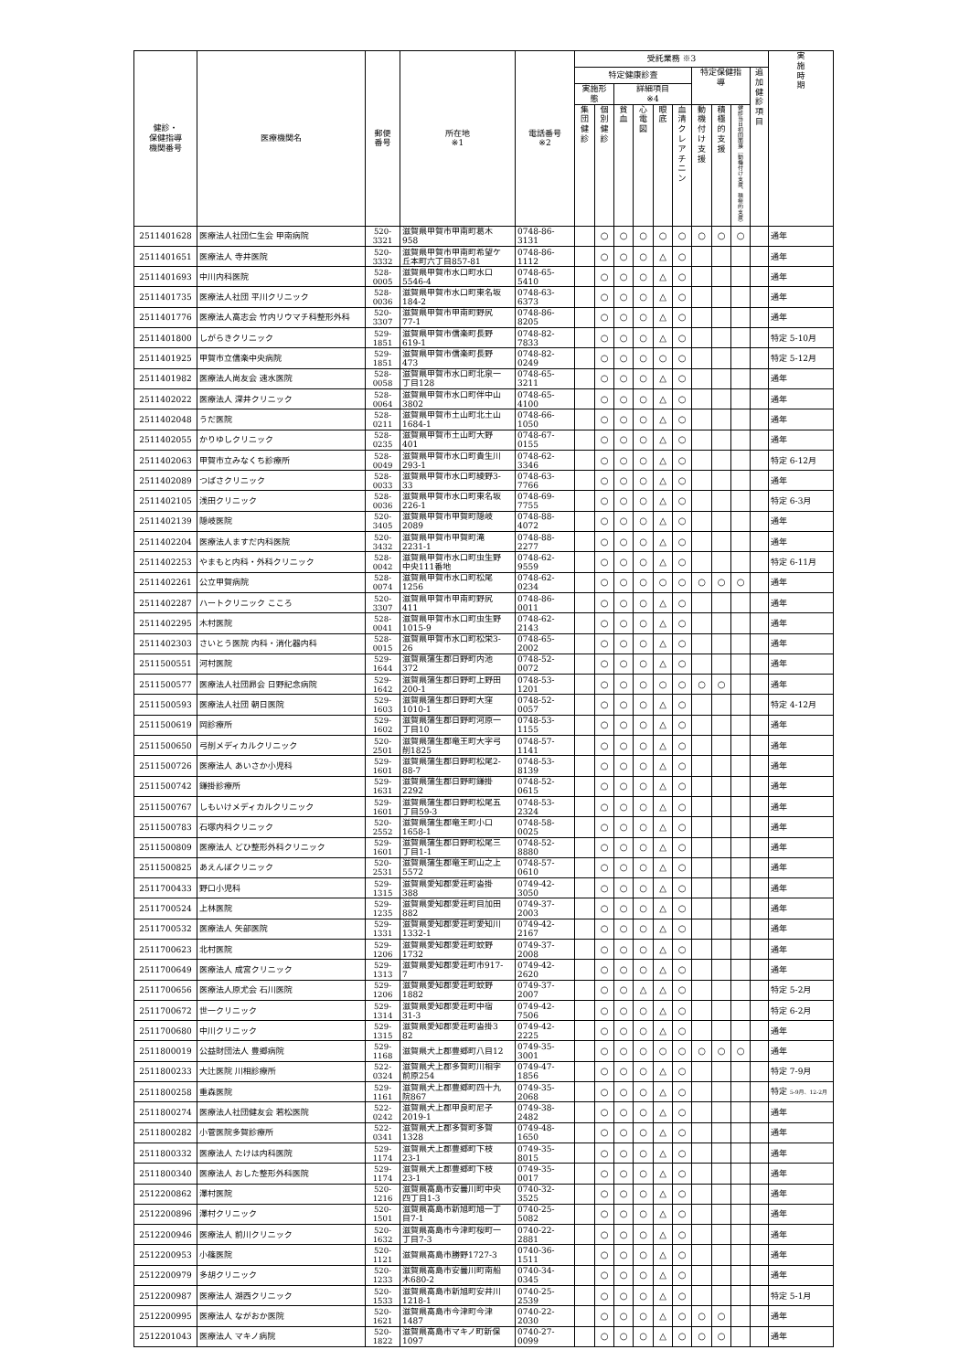| 健診・ 保健指導 機関番号 | 医療機関名 | 郵便 番号 | 所在地 ※1 | 電話番号 ※2 | 受託業務 ※3 | | | | | | | | | | 実 施 時 期 |
| --- | --- | --- | --- | --- | --- | --- | --- | --- | --- | --- | --- | --- | --- | --- | --- |
| | | | | | 特定健康診査 | | | | | | 特定保健指 導 | | | 追 加 健 診 項 目 | |
| | | | | | 実施形 態 | | 詳細項目 ※4 | | | | | | | | |
| | | | | | 集 団 健 診 | 個 別 健 診 | 貧 血 | 心 電 図 | 眼 底 | 血 清 ク レ ア チ ニ ン | 動 機 付 け 支 援 | 積 極 的 支 援 | 健診当日初回面接（動機付け支援、積極的支援） | | |
| 2511401628 | 医療法人社団仁生会 甲南病院 | 520- 3321 | 滋賀県甲賀市甲南町葛木 958 | 0748-86-3131 | | ○ | ○ | ○ | ○ | ○ | ○ | ○ | ○ | | 通年 |
| 2511401651 | 医療法人 寺井医院 | 520- 3332 | 滋賀県甲賀市甲南町希望ケ 丘本町六丁目857-81 | 0748-86-1112 | | ○ | ○ | ○ | △ | ○ | | | | | 通年 |
| 2511401693 | 中川内科医院 | 528- 0005 | 滋賀県甲賀市水口町水口 5546-4 | 0748-65-5410 | | ○ | ○ | ○ | △ | ○ | | | | | 通年 |
| 2511401735 | 医療法人社団 平川クリニック | 528- 0036 | 滋賀県甲賀市水口町東名坂 184-2 | 0748-63-6373 | | ○ | ○ | ○ | △ | ○ | | | | | 通年 |
| 2511401776 | 医療法人高志会 竹内リウマチ科整形外科 | 520- 3307 | 滋賀県甲賀市甲南町野尻 77-1 | 0748-86-8205 | | ○ | ○ | ○ | △ | ○ | | | | | 通年 |
| 2511401800 | しがらきクリニック | 529- 1851 | 滋賀県甲賀市信楽町長野 619-1 | 0748-82-7833 | | ○ | ○ | ○ | △ | ○ | | | | | 特定 5-10月 |
| 2511401925 | 甲賀市立信楽中央病院 | 529- 1851 | 滋賀県甲賀市信楽町長野 473 | 0748-82-0249 | | ○ | ○ | ○ | ○ | ○ | | | | | 特定 5-12月 |
| 2511401982 | 医療法人尚友会 速水医院 | 528- 0058 | 滋賀県甲賀市水口町北泉一 丁目128 | 0748-65-3211 | | ○ | ○ | ○ | △ | ○ | | | | | 通年 |
| 2511402022 | 医療法人 深井クリニック | 528- 0064 | 滋賀県甲賀市水口町伴中山 3802 | 0748-65-4100 | | ○ | ○ | ○ | △ | ○ | | | | | 通年 |
| 2511402048 | うだ医院 | 528- 0211 | 滋賀県甲賀市土山町北土山 1684-1 | 0748-66-1050 | | ○ | ○ | ○ | △ | ○ | | | | | 通年 |
| 2511402055 | かりゆしクリニック | 528- 0235 | 滋賀県甲賀市土山町大野 401 | 0748-67-0155 | | ○ | ○ | ○ | △ | ○ | | | | | 通年 |
| 2511402063 | 甲賀市立みなくち診療所 | 528- 0049 | 滋賀県甲賀市水口町貴生川 293-1 | 0748-62-3346 | | ○ | ○ | ○ | △ | ○ | | | | | 特定 6-12月 |
| 2511402089 | つばさクリニック | 528- 0033 | 滋賀県甲賀市水口町綾野3- 33 | 0748-63-7766 | | ○ | ○ | ○ | △ | ○ | | | | | 通年 |
| 2511402105 | 浅田クリニック | 528- 0036 | 滋賀県甲賀市水口町東名坂 226-1 | 0748-69-7755 | | ○ | ○ | ○ | △ | ○ | | | | | 特定 6-3月 |
| 2511402139 | 隠岐医院 | 520- 3405 | 滋賀県甲賀市甲賀町隠岐 2089 | 0748-88-4072 | | ○ | ○ | ○ | △ | ○ | | | | | 通年 |
| 2511402204 | 医療法人ますだ内科医院 | 520- 3432 | 滋賀県甲賀市甲賀町滝 2231-1 | 0748-88-2277 | | ○ | ○ | ○ | △ | ○ | | | | | 通年 |
| 2511402253 | やまもと内科・外科クリニック | 528- 0042 | 滋賀県甲賀市水口町虫生野 中央111番地 | 0748-62-9559 | | ○ | ○ | ○ | △ | ○ | | | | | 特定 6-11月 |
| 2511402261 | 公立甲賀病院 | 528- 0074 | 滋賀県甲賀市水口町松尾 1256 | 0748-62-0234 | | ○ | ○ | ○ | ○ | ○ | ○ | ○ | ○ | | 通年 |
| 2511402287 | ハートクリニック こころ | 520- 3307 | 滋賀県甲賀市甲南町野尻 411 | 0748-86-0011 | | ○ | ○ | ○ | △ | ○ | | | | | 通年 |
| 2511402295 | 木村医院 | 528- 0041 | 滋賀県甲賀市水口町虫生野 1015-9 | 0748-62-2143 | | ○ | ○ | ○ | △ | ○ | | | | | 通年 |
| 2511402303 | さいとう医院 内科・消化器内科 | 528- 0015 | 滋賀県甲賀市水口町松栄3- 26 | 0748-65-2002 | | ○ | ○ | ○ | △ | ○ | | | | | 通年 |
| 2511500551 | 河村医院 | 529- 1644 | 滋賀県蒲生郡日野町内池 372 | 0748-52-0072 | | ○ | ○ | ○ | △ | ○ | | | | | 通年 |
| 2511500577 | 医療法人社団昴会 日野記念病院 | 529- 1642 | 滋賀県蒲生郡日野町上野田 200-1 | 0748-53-1201 | | ○ | ○ | ○ | ○ | ○ | ○ | ○ | | | 通年 |
| 2511500593 | 医療法人社団 朝日医院 | 529- 1603 | 滋賀県蒲生郡日野町大窪 1010-1 | 0748-52-0057 | | ○ | ○ | ○ | △ | ○ | | | | | 特定 4-12月 |
| 2511500619 | 岡診療所 | 529- 1602 | 滋賀県蒲生郡日野町河原一 丁目10 | 0748-53-1155 | | ○ | ○ | ○ | △ | ○ | | | | | 通年 |
| 2511500650 | 弓削メディカルクリニック | 520- 2501 | 滋賀県蒲生郡竜王町大字弓 削1825 | 0748-57-1141 | | ○ | ○ | ○ | △ | ○ | | | | | 通年 |
| 2511500726 | 医療法人 あいさか小児科 | 529- 1601 | 滋賀県蒲生郡日野町松尾2- 88-7 | 0748-53-8139 | | ○ | ○ | ○ | △ | ○ | | | | | 通年 |
| 2511500742 | 鎌掛診療所 | 529- 1631 | 滋賀県蒲生郡日野町鎌掛 2292 | 0748-52-0615 | | ○ | ○ | ○ | △ | ○ | | | | | 通年 |
| 2511500767 | しもいけメディカルクリニック | 529- 1601 | 滋賀県蒲生郡日野町松尾五 丁目59-3 | 0748-53-2324 | | ○ | ○ | ○ | △ | ○ | | | | | 通年 |
| 2511500783 | 石塚内科クリニック | 520- 2552 | 滋賀県蒲生郡竜王町小口 1658-1 | 0748-58-0025 | | ○ | ○ | ○ | △ | ○ | | | | | 通年 |
| 2511500809 | 医療法人 どひ整形外科クリニック | 529- 1601 | 滋賀県蒲生郡日野町松尾三 丁目1-1 | 0748-52-8880 | | ○ | ○ | ○ | △ | ○ | | | | | 通年 |
| 2511500825 | あえんぼクリニック | 520- 2531 | 滋賀県蒲生郡竜王町山之上 5572 | 0748-57-0610 | | ○ | ○ | ○ | △ | ○ | | | | | 通年 |
| 2511700433 | 野口小児科 | 529- 1315 | 滋賀県愛知郡愛荘町沓掛 388 | 0749-42-3050 | | ○ | ○ | ○ | △ | ○ | | | | | 通年 |
| 2511700524 | 上林医院 | 529- 1235 | 滋賀県愛知郡愛荘町目加田 882 | 0749-37-2003 | | ○ | ○ | ○ | △ | ○ | | | | | 通年 |
| 2511700532 | 医療法人 矢部医院 | 529- 1331 | 滋賀県愛知郡愛荘町愛知川 1332-1 | 0749-42-2167 | | ○ | ○ | ○ | △ | ○ | | | | | 通年 |
| 2511700623 | 北村医院 | 529- 1206 | 滋賀県愛知郡愛荘町蚊野 1732 | 0749-37-2008 | | ○ | ○ | ○ | △ | ○ | | | | | 通年 |
| 2511700649 | 医療法人 成宮クリニック | 529- 1313 | 滋賀県愛知郡愛荘町市917- 7 | 0749-42-2620 | | ○ | ○ | ○ | △ | ○ | | | | | 通年 |
| 2511700656 | 医療法人原尤会 石川医院 | 529- 1206 | 滋賀県愛知郡愛荘町蚊野 1882 | 0749-37-2007 | | ○ | ○ | △ | △ | ○ | | | | | 特定 5-2月 |
| 2511700672 | 世一クリニック | 529- 1314 | 滋賀県愛知郡愛荘町中宿 31-3 | 0749-42-7506 | | ○ | ○ | ○ | △ | ○ | | | | | 特定 6-2月 |
| 2511700680 | 中川クリニック | 529- 1315 | 滋賀県愛知郡愛荘町沓掛3 82 | 0749-42-2225 | | ○ | ○ | ○ | △ | ○ | | | | | 通年 |
| 2511800019 | 公益財団法人 豊郷病院 | 529- 1168 | 滋賀県犬上郡豊郷町八目12 | 0749-35-3001 | | ○ | ○ | ○ | ○ | ○ | ○ | ○ | ○ | | 通年 |
| 2511800233 | 大辻医院 川相診療所 | 522- 0324 | 滋賀県犬上郡多賀町川相字 前原254 | 0749-47-1856 | | ○ | ○ | ○ | △ | ○ | | | | | 特定 7-9月 |
| 2511800258 | 重森医院 | 529- 1161 | 滋賀県犬上郡豊郷町四十九 院867 | 0749-35-2068 | | ○ | ○ | ○ | △ | ○ | | | | | 特定 5-9月、12-2月 |
| 2511800274 | 医療法人社団健友会 若松医院 | 522- 0242 | 滋賀県犬上郡甲良町尼子 2019-1 | 0749-38-2482 | | ○ | ○ | ○ | △ | ○ | | | | | 通年 |
| 2511800282 | 小菅医院多賀診療所 | 522- 0341 | 滋賀県犬上郡多賀町多賀 1328 | 0749-48-1650 | | ○ | ○ | ○ | △ | ○ | | | | | 通年 |
| 2511800332 | 医療法人 たけは内科医院 | 529- 1174 | 滋賀県犬上郡豊郷町下枝 23-1 | 0749-35-8015 | | ○ | ○ | ○ | △ | ○ | | | | | 通年 |
| 2511800340 | 医療法人 おした整形外科医院 | 529- 1174 | 滋賀県犬上郡豊郷町下枝 23-1 | 0749-35-0017 | | ○ | ○ | ○ | △ | ○ | | | | | 通年 |
| 2512200862 | 澤村医院 | 520- 1216 | 滋賀県高島市安曇川町中央 四丁目1-3 | 0740-32-3525 | | ○ | ○ | ○ | △ | ○ | | | | | 通年 |
| 2512200896 | 澤村クリニック | 520- 1501 | 滋賀県高島市新旭町旭一丁 目7-1 | 0740-25-5082 | | ○ | ○ | ○ | △ | ○ | | | | | 通年 |
| 2512200946 | 医療法人 前川クリニック | 520- 1632 | 滋賀県高島市今津町桜町一 丁目7-3 | 0740-22-2881 | | ○ | ○ | ○ | △ | ○ | | | | | 通年 |
| 2512200953 | 小篠医院 | 520- 1121 | 滋賀県高島市勝野1727-3 | 0740-36-1511 | | ○ | ○ | ○ | △ | ○ | | | | | 通年 |
| 2512200979 | 多胡クリニック | 520- 1233 | 滋賀県高島市安曇川町南船 木680-2 | 0740-34-0345 | | ○ | ○ | ○ | △ | ○ | | | | | 通年 |
| 2512200987 | 医療法人 湖西クリニック | 520- 1533 | 滋賀県高島市新旭町安井川 1218-1 | 0740-25-2539 | | ○ | ○ | ○ | △ | ○ | | | | | 特定 5-1月 |
| 2512200995 | 医療法人 ながおか医院 | 520- 1621 | 滋賀県高島市今津町今津 1487 | 0740-22-2030 | | ○ | ○ | ○ | △ | ○ | ○ | ○ | | | 通年 |
| 2512201043 | 医療法人 マキノ病院 | 520- 1822 | 滋賀県高島市マキノ町新保 1097 | 0740-27-0099 | | ○ | ○ | ○ | △ | ○ | ○ | ○ | | | 通年 |